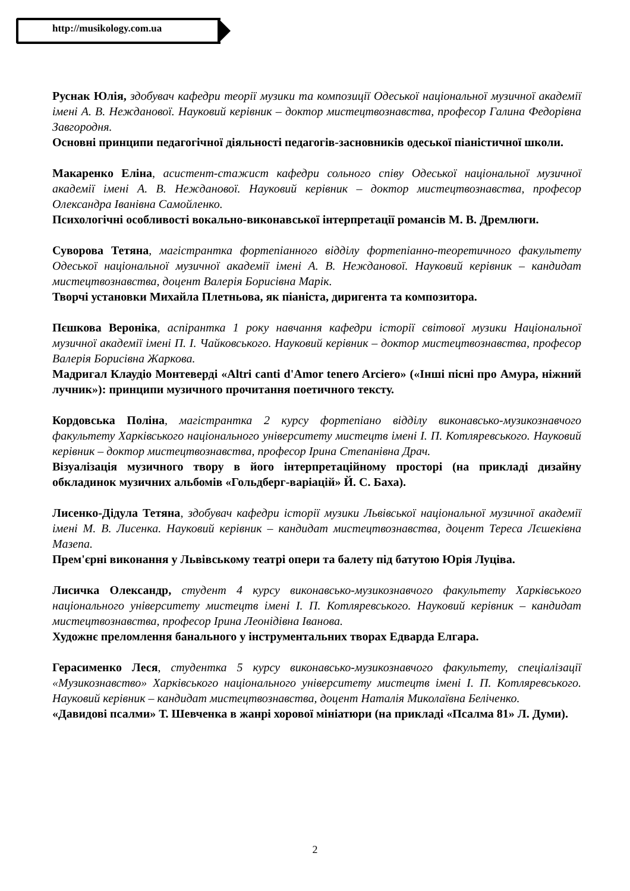http://musikology.com.ua
Руснак Юлія, здобувач кафедри теорії музики та композиції Одеської національної музичної академії імені А. В. Нежданової. Науковий керівник – доктор мистецтвознавства, професор Галина Федорівна Завгородня.
Основні принципи педагогічної діяльності педагогів-засновників одеської піаністичної школи.
Макаренко Еліна, асистент-стажист кафедри сольного співу Одеської національної музичної академії імені А. В. Нежданової. Науковий керівник – доктор мистецтвознавства, професор Олександра Іванівна Самойленко.
Психологічні особливості вокально-виконавської інтерпретації романсів М. В. Дремлюги.
Суворова Тетяна, магістрантка фортепіанного відділу фортепіанно-теоретичного факультету Одеської національної музичної академії імені А. В. Нежданової. Науковий керівник – кандидат мистецтвознавства, доцент Валерія Борисівна Марік.
Творчі установки Михайла Плетньова, як піаніста, диригента та композитора.
Пєшкова Вероніка, аспірантка 1 року навчання кафедри історії світової музики Національної музичної академії імені П. І. Чайковського. Науковий керівник – доктор мистецтвознавства, професор Валерія Борисівна Жаркова.
Мадригал Клаудіо Монтеверді «Altri canti d'Amor tenero Arciero» («Інші пісні про Амура, ніжний лучник»): принципи музичного прочитання поетичного тексту.
Кордовська Поліна, магістрантка 2 курсу фортепіано відділу виконавсько-музикознавчого факультету Харківського національного університету мистецтв імені І. П. Котляревського. Науковий керівник – доктор мистецтвознавства, професор Ірина Степанівна Драч.
Візуалізація музичного твору в його інтерпретаційному просторі (на прикладі дизайну обкладинок музичних альбомів «Гольдберг-варіацій» Й. С. Баха).
Лисенко-Дідула Тетяна, здобувач кафедри історії музики Львівської національної музичної академії імені М. В. Лисенка. Науковий керівник – кандидат мистецтвознавства, доцент Тереса Лєшеківна Мазепа.
Прем'єрні виконання у Львівському театрі опери та балету під батутою Юрія Луціва.
Лисичка Олександр, студент 4 курсу виконавсько-музикознавчого факультету Харківського національного університету мистецтв імені І. П. Котляревського. Науковий керівник – кандидат мистецтвознавства, професор Ірина Леонідівна Іванова.
Художнє преломлення банального у інструментальних творах Едварда Елгара.
Герасименко Леся, студентка 5 курсу виконавсько-музикознавчого факультету, спеціалізації «Музикознавство» Харківського національного університету мистецтв імені І. П. Котляревського. Науковий керівник – кандидат мистецтвознавства, доцент Наталія Миколаївна Беліченко.
«Давидові псалми» Т. Шевченка в жанрі хорової мініатюри (на прикладі «Псалма 81» Л. Думи).
2